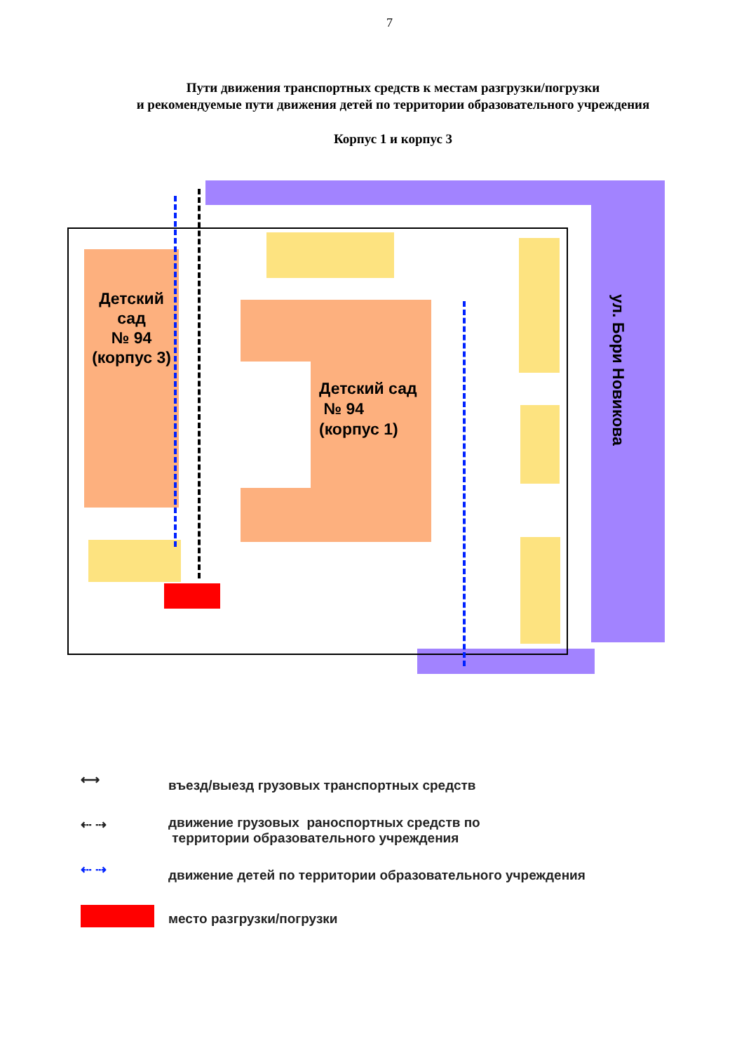7
Пути движения транспортных средств к местам разгрузки/погрузки
и рекомендуемые пути движения детей по территории образовательного учреждения
Корпус 1 и корпус 3
Детский
сад
№ 94
(корпус 3)
Детский сад
№ 94
(корпус 1)
ул. Бори Новикова
⟷
въезд/выезд грузовых транспортных средств
⇠ ⇢
движение грузовых раноспортных средств по
территории образовательного учреждения
⇠ ⇢
движение детей по территории образовательного учреждения
место разгрузки/погрузки